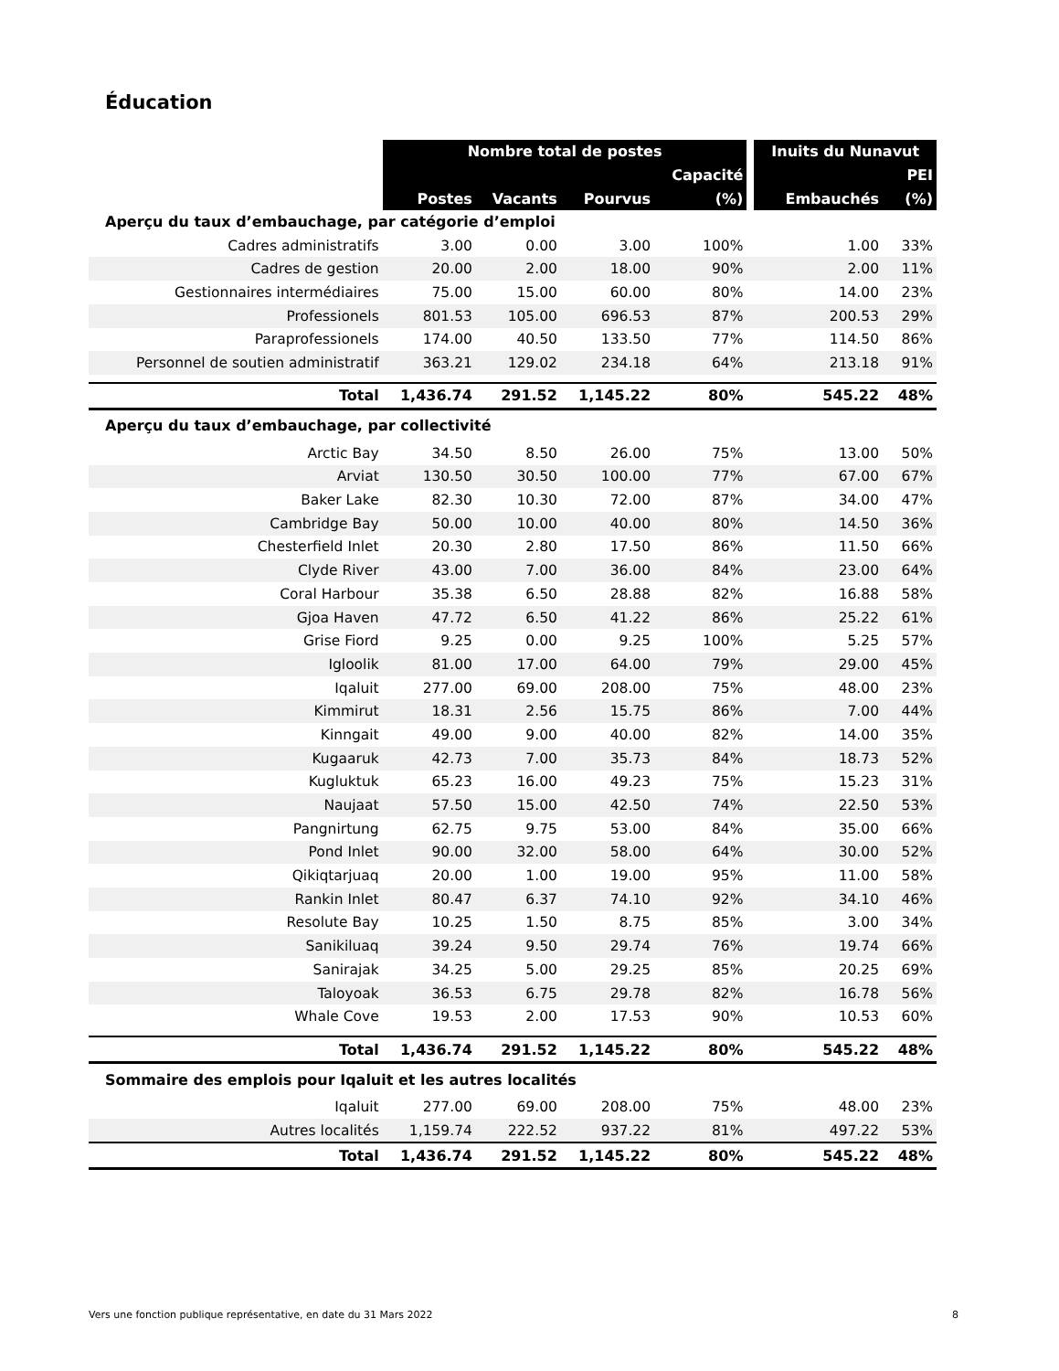Éducation
| | Nombre total de postes | | | | | Inuits du Nunavut | |
| --- | --- | --- | --- | --- | --- | --- | --- |
| | | | | Capacité | | | PEI |
| | Postes | Vacants | Pourvus | (%) | | Embauchés | (%) |
| Aperçu du taux d’embauchage, par catégorie d’emploi | | | | | | | |
| Cadres administratifs | 3.00 | 0.00 | 3.00 | 100% | | 1.00 | 33% |
| Cadres de gestion | 20.00 | 2.00 | 18.00 | 90% | | 2.00 | 11% |
| Gestionnaires intermédiaires | 75.00 | 15.00 | 60.00 | 80% | | 14.00 | 23% |
| Professionels | 801.53 | 105.00 | 696.53 | 87% | | 200.53 | 29% |
| Paraprofessionels | 174.00 | 40.50 | 133.50 | 77% | | 114.50 | 86% |
| Personnel de soutien administratif | 363.21 | 129.02 | 234.18 | 64% | | 213.18 | 91% |
| Total | 1,436.74 | 291.52 | 1,145.22 | 80% | | 545.22 | 48% |
| Aperçu du taux d’embauchage, par collectivité | | | | | | | |
| Arctic Bay | 34.50 | 8.50 | 26.00 | 75% | | 13.00 | 50% |
| Arviat | 130.50 | 30.50 | 100.00 | 77% | | 67.00 | 67% |
| Baker Lake | 82.30 | 10.30 | 72.00 | 87% | | 34.00 | 47% |
| Cambridge Bay | 50.00 | 10.00 | 40.00 | 80% | | 14.50 | 36% |
| Chesterfield Inlet | 20.30 | 2.80 | 17.50 | 86% | | 11.50 | 66% |
| Clyde River | 43.00 | 7.00 | 36.00 | 84% | | 23.00 | 64% |
| Coral Harbour | 35.38 | 6.50 | 28.88 | 82% | | 16.88 | 58% |
| Gjoa Haven | 47.72 | 6.50 | 41.22 | 86% | | 25.22 | 61% |
| Grise Fiord | 9.25 | 0.00 | 9.25 | 100% | | 5.25 | 57% |
| Igloolik | 81.00 | 17.00 | 64.00 | 79% | | 29.00 | 45% |
| Iqaluit | 277.00 | 69.00 | 208.00 | 75% | | 48.00 | 23% |
| Kimmirut | 18.31 | 2.56 | 15.75 | 86% | | 7.00 | 44% |
| Kinngait | 49.00 | 9.00 | 40.00 | 82% | | 14.00 | 35% |
| Kugaaruk | 42.73 | 7.00 | 35.73 | 84% | | 18.73 | 52% |
| Kugluktuk | 65.23 | 16.00 | 49.23 | 75% | | 15.23 | 31% |
| Naujaat | 57.50 | 15.00 | 42.50 | 74% | | 22.50 | 53% |
| Pangnirtung | 62.75 | 9.75 | 53.00 | 84% | | 35.00 | 66% |
| Pond Inlet | 90.00 | 32.00 | 58.00 | 64% | | 30.00 | 52% |
| Qikiqtarjuaq | 20.00 | 1.00 | 19.00 | 95% | | 11.00 | 58% |
| Rankin Inlet | 80.47 | 6.37 | 74.10 | 92% | | 34.10 | 46% |
| Resolute Bay | 10.25 | 1.50 | 8.75 | 85% | | 3.00 | 34% |
| Sanikiluaq | 39.24 | 9.50 | 29.74 | 76% | | 19.74 | 66% |
| Sanirajak | 34.25 | 5.00 | 29.25 | 85% | | 20.25 | 69% |
| Taloyoak | 36.53 | 6.75 | 29.78 | 82% | | 16.78 | 56% |
| Whale Cove | 19.53 | 2.00 | 17.53 | 90% | | 10.53 | 60% |
| Total | 1,436.74 | 291.52 | 1,145.22 | 80% | | 545.22 | 48% |
| Sommaire des emplois pour Iqaluit et les autres localités | | | | | | | |
| Iqaluit | 277.00 | 69.00 | 208.00 | 75% | | 48.00 | 23% |
| Autres localités | 1,159.74 | 222.52 | 937.22 | 81% | | 497.22 | 53% |
| Total | 1,436.74 | 291.52 | 1,145.22 | 80% | | 545.22 | 48% |
Vers une fonction publique représentative, en date du 31 Mars 2022 8